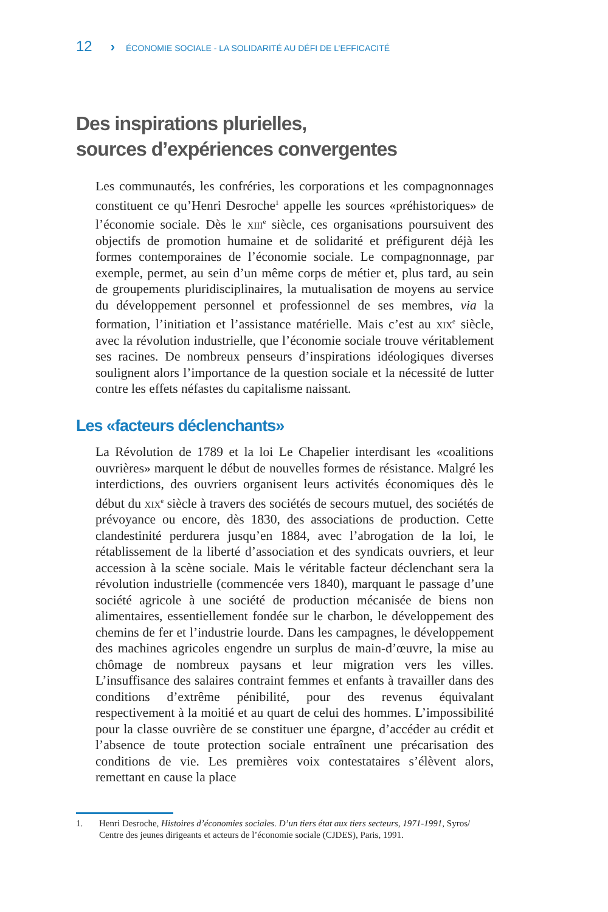12 › ÉCONOMIE SOCIALE - LA SOLIDARITÉ AU DÉFI DE L’EFFICACITÉ
Des inspirations plurielles,
sources d’expériences convergentes
Les communautés, les confréries, les corporations et les compagnonnages constituent ce qu’Henri Desroche<sup>1</sup> appelle les sources «préhistoriques» de l’économie sociale. Dès le xiii<sup>e</sup> siècle, ces organisations poursuivent des objectifs de promotion humaine et de solidarité et préfigurent déjà les formes contemporaines de l’économie sociale. Le compagnonnage, par exemple, permet, au sein d’un même corps de métier et, plus tard, au sein de groupements pluridisciplinaires, la mutualisation de moyens au service du développement personnel et professionnel de ses membres, via la formation, l’initiation et l’assistance matérielle. Mais c’est au xix<sup>e</sup> siècle, avec la révolution industrielle, que l’économie sociale trouve véritablement ses racines. De nombreux penseurs d’inspirations idéologiques diverses soulignent alors l’importance de la question sociale et la nécessité de lutter contre les effets néfastes du capitalisme naissant.
Les «facteurs déclenchants»
La Révolution de 1789 et la loi Le Chapelier interdisant les «coalitions ouvrières» marquent le début de nouvelles formes de résistance. Malgré les interdictions, des ouvriers organisent leurs activités économiques dès le début du xix<sup>e</sup> siècle à travers des sociétés de secours mutuel, des sociétés de prévoyance ou encore, dès 1830, des associations de production. Cette clandestinité perdurera jusqu’en 1884, avec l’abrogation de la loi, le rétablissement de la liberté d’association et des syndicats ouvriers, et leur accession à la scène sociale. Mais le véritable facteur déclenchant sera la révolution industrielle (commencée vers 1840), marquant le passage d’une société agricole à une société de production mécanisée de biens non alimentaires, essentiellement fondée sur le charbon, le développement des chemins de fer et l’industrie lourde. Dans les campagnes, le développement des machines agricoles engendre un surplus de main-d’œuvre, la mise au chômage de nombreux paysans et leur migration vers les villes. L’insuffisance des salaires contraint femmes et enfants à travailler dans des conditions d’extrême pénibilité, pour des revenus équivalant respectivement à la moitié et au quart de celui des hommes. L’impossibilité pour la classe ouvrière de se constituer une épargne, d’accéder au crédit et l’absence de toute protection sociale entraînent une précarisation des conditions de vie. Les premières voix contestataires s’élèvent alors, remettant en cause la place
1. Henri Desroche, Histoires d’économies sociales. D’un tiers état aux tiers secteurs, 1971-1991, Syros/ Centre des jeunes dirigeants et acteurs de l’économie sociale (CJDES), Paris, 1991.